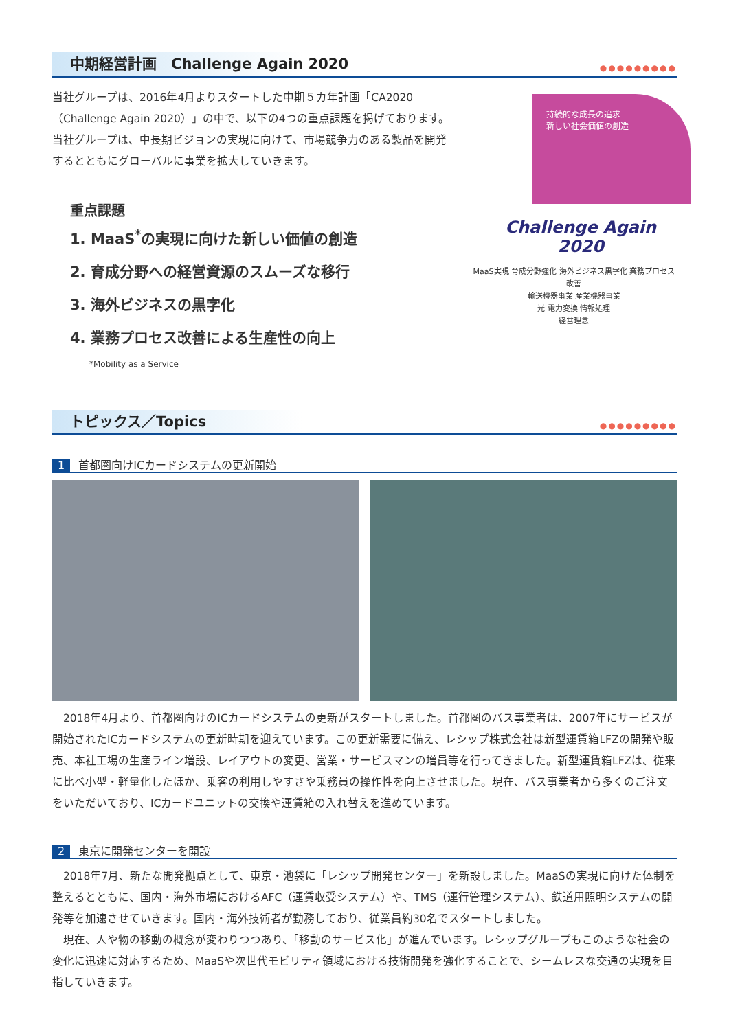中期経営計画　Challenge Again 2020
●●●●●●●●●
当社グループは、2016年4月よりスタートした中期５カ年計画「CA2020（Challenge Again 2020）」の中で、以下の4つの重点課題を掲げております。当社グループは、中長期ビジョンの実現に向けて、市場競争力のある製品を開発するとともにグローバルに事業を拡大していきます。
重点課題
1. MaaS<sup>*</sup>の実現に向けた新しい価値の創造
2. 育成分野への経営資源のスムーズな移行
3. 海外ビジネスの黒字化
4. 業務プロセス改善による生産性の向上
*Mobility as a Service
持続的な成長の追求
新しい社会価値の創造
Challenge Again
2020
MaaS実現 育成分野強化 海外ビジネス黒字化 業務プロセス改善
輸送機器事業 産業機器事業
光 電力変換 情報処理
経営理念
トピックス／Topics
●●●●●●●●●
1 首都圏向けICカードシステムの更新開始
　2018年4月より、首都圏向けのICカードシステムの更新がスタートしました。首都圏のバス事業者は、2007年にサービスが開始されたICカードシステムの更新時期を迎えています。この更新需要に備え、レシップ株式会社は新型運賃箱LFZの開発や販売、本社工場の生産ライン増設、レイアウトの変更、営業・サービスマンの増員等を行ってきました。新型運賃箱LFZは、従来に比べ小型・軽量化したほか、乗客の利用しやすさや乗務員の操作性を向上させました。現在、バス事業者から多くのご注文をいただいており、ICカードユニットの交換や運賃箱の入れ替えを進めています。
2 東京に開発センターを開設
　2018年7月、新たな開発拠点として、東京・池袋に「レシップ開発センター」を新設しました。MaaSの実現に向けた体制を整えるとともに、国内・海外市場におけるAFC（運賃収受システム）や、TMS（運行管理システム）、鉄道用照明システムの開発等を加速させていきます。国内・海外技術者が勤務しており、従業員約30名でスタートしました。
　現在、人や物の移動の概念が変わりつつあり、「移動のサービス化」が進んでいます。レシップグループもこのような社会の変化に迅速に対応するため、MaaSや次世代モビリティ領域における技術開発を強化することで、シームレスな交通の実現を目指していきます。